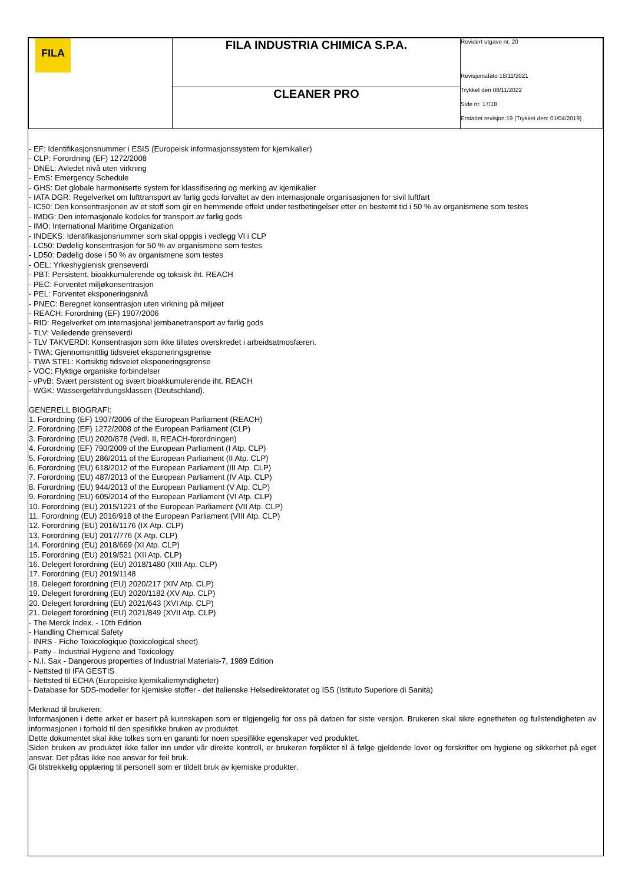| FILA | FILA INDUSTRIA CHIMICA S.P.A. | Revidert utgave nr. 20 Revisjonsdato 18/11/2021 Trykket den 08/11/2022 Side nr. 17/18 Erstattet revisjon:19 (Trykket den: 01/04/2019) |
| | CLEANER PRO | |
- EF: Identifikasjonsnummer i ESIS (Europeisk informasjonssystem for kjemikalier)
- CLP: Forordning (EF) 1272/2008
- DNEL: Avledet nivå uten virkning
- EmS: Emergency Schedule
- GHS: Det globale harmoniserte system for klassifisering og merking av kjemikalier
- IATA DGR: Regelverket om lufttransport av farlig gods forvaltet av den internasjonale organisasjonen for sivil luftfart
- IC50: Den konsentrasjonen av et stoff som gir en hemmende effekt under testbetingelser etter en bestemt tid i 50 % av organismene som testes
- IMDG: Den internasjonale kodeks for transport av farlig gods
- IMO: International Maritime Organization
- INDEKS: Identifikasjonsnummer som skal oppgis i vedlegg VI i CLP
- LC50: Dødelig konsentrasjon for 50 % av organismene som testes
- LD50: Dødelig dose i 50 % av organismene som testes
- OEL: Yrkeshygienisk grenseverdi
- PBT: Persistent, bioakkumulerende og toksisk iht. REACH
- PEC: Forventet miljøkonsentrasjon
- PEL: Forventet eksponeringsnivå
- PNEC: Beregnet konsentrasjon uten virkning på miljøet
- REACH: Forordning (EF) 1907/2006
- RID: Regelverket om internasjonal jernbanetransport av farlig gods
- TLV: Veiledende grenseverdi
- TLV TAKVERDI: Konsentrasjon som ikke tillates overskredet i arbeidsatmosfæren.
- TWA: Gjennomsnittlig tidsveiet eksponeringsgrense
- TWA STEL: Kortsiktig tidsveiet eksponeringsgrense
- VOC: Flyktige organiske forbindelser
- vPvB: Svært persistent og svært bioakkumulerende iht. REACH
- WGK: Wassergefährdungsklassen (Deutschland).
GENERELL BIOGRAFI:
1. Forordning (EF) 1907/2006 of the European Parliament (REACH)
2. Forordning (EF) 1272/2008 of the European Parliament (CLP)
3. Forordning (EU) 2020/878 (Vedl. II, REACH-forordningen)
4. Forordning (EF) 790/2009 of the European Parliament (I Atp. CLP)
5. Forordning (EU) 286/2011 of the European Parliament (II Atp. CLP)
6. Forordning (EU) 618/2012 of the European Parliament (III Atp. CLP)
7. Forordning (EU) 487/2013 of the European Parliament (IV Atp. CLP)
8. Forordning (EU) 944/2013 of the European Parliament (V Atp. CLP)
9. Forordning (EU) 605/2014 of the European Parliament (VI Atp. CLP)
10. Forordning (EU) 2015/1221 of the European Parliament (VII Atp. CLP)
11. Forordning (EU) 2016/918 of the European Parliament (VIII Atp. CLP)
12. Forordning (EU) 2016/1176 (IX Atp. CLP)
13. Forordning (EU) 2017/776 (X Atp. CLP)
14. Forordning (EU) 2018/669 (XI Atp. CLP)
15. Forordning (EU) 2019/521 (XII Atp. CLP)
16. Delegert forordning (EU) 2018/1480 (XIII Atp. CLP)
17. Forordning (EU) 2019/1148
18. Delegert forordning (EU) 2020/217 (XIV Atp. CLP)
19. Delegert forordning (EU) 2020/1182 (XV Atp. CLP)
20. Delegert forordning (EU) 2021/643 (XVI Atp. CLP)
21. Delegert forordning (EU) 2021/849 (XVII Atp. CLP)
- The Merck Index. - 10th Edition
- Handling Chemical Safety
- INRS - Fiche Toxicologique (toxicological sheet)
- Patty - Industrial Hygiene and Toxicology
- N.I. Sax - Dangerous properties of Industrial Materials-7, 1989 Edition
- Nettsted til IFA GESTIS
- Nettsted til ECHA (Europeiske kjemikaliemyndigheter)
- Database for SDS-modeller for kjemiske stoffer - det italienske Helsedirektoratet og ISS (Istituto Superiore di Sanità)
Merknad til brukeren:
Informasjonen i dette arket er basert på kunnskapen som er tilgjengelig for oss på datoen for siste versjon. Brukeren skal sikre egnetheten og fullstendigheten av informasjonen i forhold til den spesifikke bruken av produktet.
Dette dokumentet skal ikke tolkes som en garanti for noen spesifikke egenskaper ved produktet.
Siden bruken av produktet ikke faller inn under vår direkte kontroll, er brukeren forpliktet til å følge gjeldende lover og forskrifter om hygiene og sikkerhet på eget ansvar. Det påtas ikke noe ansvar for feil bruk.
Gi tilstrekkelig opplæring til personell som er tildelt bruk av kjemiske produkter.